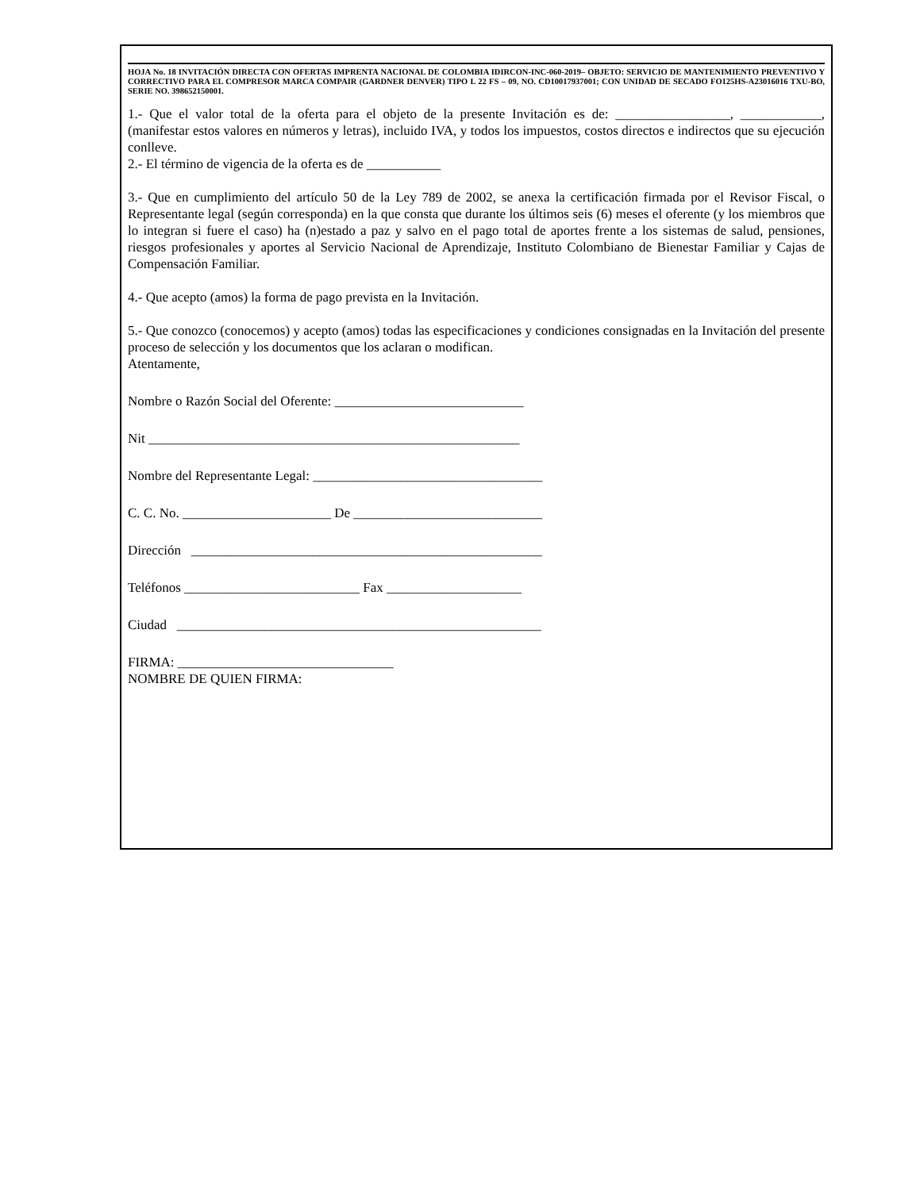HOJA No. 18 INVITACIÓN DIRECTA CON OFERTAS IMPRENTA NACIONAL DE COLOMBIA IDIRCON-INC-060-2019– OBJETO: SERVICIO DE MANTENIMIENTO PREVENTIVO Y CORRECTIVO PARA EL COMPRESOR MARCA COMPAIR (GARDNER DENVER) TIPO L 22 FS – 09, NO. CD10017937001; CON UNIDAD DE SECADO FO125HS-A23016016 TXU-BO, SERIE NO. 398652150001.
1.- Que el valor total de la oferta para el objeto de la presente Invitación es de: _________________, ____________, (manifestar estos valores en números y letras), incluido IVA, y todos los impuestos, costos directos e indirectos que su ejecución conlleve.
2.- El término de vigencia de la oferta es de ___________
3.- Que en cumplimiento del artículo 50 de la Ley 789 de 2002, se anexa la certificación firmada por el Revisor Fiscal, o Representante legal (según corresponda) en la que consta que durante los últimos seis (6) meses el oferente (y los miembros que lo integran si fuere el caso) ha (n)estado a paz y salvo en el pago total de aportes frente a los sistemas de salud, pensiones, riesgos profesionales y aportes al Servicio Nacional de Aprendizaje, Instituto Colombiano de Bienestar Familiar y Cajas de Compensación Familiar.
4.- Que acepto (amos) la forma de pago prevista en la Invitación.
5.- Que conozco (conocemos) y acepto (amos) todas las especificaciones y condiciones consignadas en la Invitación del presente proceso de selección y los documentos que los aclaran o modifican.
Atentamente,
Nombre o Razón Social del Oferente: ____________________________
Nit _______________________________________________________
Nombre del Representante Legal: __________________________________
C. C. No. ______________________ De ____________________________
Dirección ____________________________________________________
Teléfonos __________________________ Fax ____________________
Ciudad ______________________________________________________
FIRMA: ________________________________
NOMBRE DE QUIEN FIRMA: